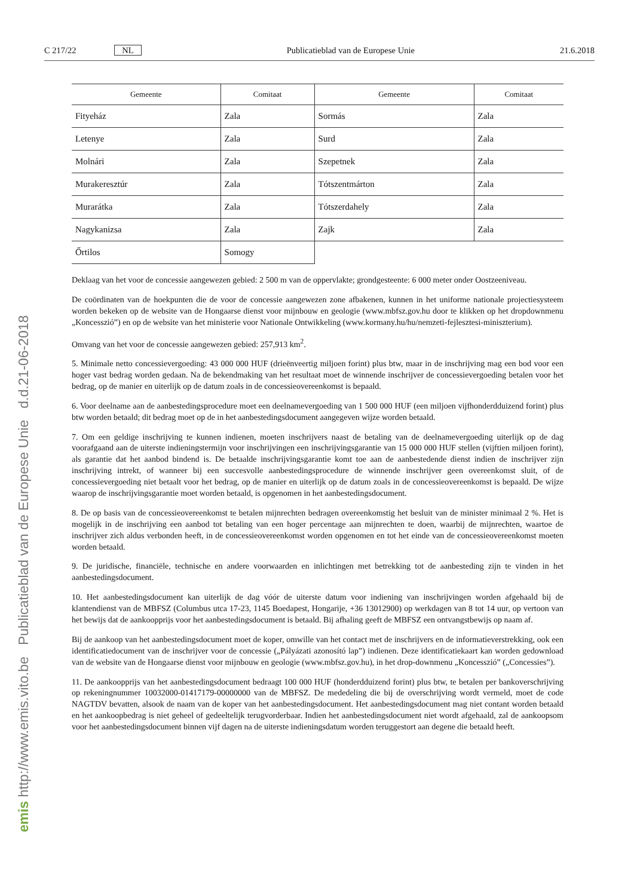C 217/22 NL Publicatieblad van de Europese Unie 21.6.2018
| Gemeente | Comitaat | Gemeente | Comitaat |
| --- | --- | --- | --- |
| Fityeház | Zala | Sormás | Zala |
| Letenye | Zala | Surd | Zala |
| Molnári | Zala | Szepetnek | Zala |
| Murakeresztúr | Zala | Tótszentmárton | Zala |
| Murarátka | Zala | Tótszerdahely | Zala |
| Nagykanizsa | Zala | Zajk | Zala |
| Őrtilos | Somogy | | |
Deklaag van het voor de concessie aangewezen gebied: 2 500 m van de oppervlakte; grondgesteente: 6 000 meter onder Oostzeeniveau.
De coördinaten van de hoekpunten die de voor de concessie aangewezen zone afbakenen, kunnen in het uniforme nationale projectiesysteem worden bekeken op de website van de Hongaarse dienst voor mijnbouw en geologie (www.mbfsz.gov.hu door te klikken op het dropdownmenu „Koncesszió”) en op de website van het ministerie voor Nationale Ontwikkeling (www.kormany.hu/hu/nemzeti-fejlesztesi-miniszterium).
Omvang van het voor de concessie aangewezen gebied: 257,913 km<sup>2</sup>.
5. Minimale netto concessievergoeding: 43 000 000 HUF (drieënveertig miljoen forint) plus btw, maar in de inschrijving mag een bod voor een hoger vast bedrag worden gedaan. Na de bekendmaking van het resultaat moet de winnende inschrijver de concessievergoeding betalen voor het bedrag, op de manier en uiterlijk op de datum zoals in de concessieovereenkomst is bepaald.
6. Voor deelname aan de aanbestedingsprocedure moet een deelnamevergoeding van 1 500 000 HUF (een miljoen vijfhonderdduizend forint) plus btw worden betaald; dit bedrag moet op de in het aanbestedingsdocument aangegeven wijze worden betaald.
7. Om een geldige inschrijving te kunnen indienen, moeten inschrijvers naast de betaling van de deelnamevergoeding uiterlijk op de dag voorafgaand aan de uiterste indieningstermijn voor inschrijvingen een inschrijvingsgarantie van 15 000 000 HUF stellen (vijftien miljoen forint), als garantie dat het aanbod bindend is. De betaalde inschrijvingsgarantie komt toe aan de aanbestedende dienst indien de inschrijver zijn inschrijving intrekt, of wanneer bij een succesvolle aanbestedingsprocedure de winnende inschrijver geen overeenkomst sluit, of de concessievergoeding niet betaalt voor het bedrag, op de manier en uiterlijk op de datum zoals in de concessieovereenkomst is bepaald. De wijze waarop de inschrijvingsgarantie moet worden betaald, is opgenomen in het aanbestedingsdocument.
8. De op basis van de concessieovereenkomst te betalen mijnrechten bedragen overeenkomstig het besluit van de minister minimaal 2 %. Het is mogelijk in de inschrijving een aanbod tot betaling van een hoger percentage aan mijnrechten te doen, waarbij de mijnrechten, waartoe de inschrijver zich aldus verbonden heeft, in de concessieovereenkomst worden opgenomen en tot het einde van de concessieovereenkomst moeten worden betaald.
9. De juridische, financiële, technische en andere voorwaarden en inlichtingen met betrekking tot de aanbesteding zijn te vinden in het aanbestedingsdocument.
10. Het aanbestedingsdocument kan uiterlijk de dag vóór de uiterste datum voor indiening van inschrijvingen worden afgehaald bij de klantendienst van de MBFSZ (Columbus utca 17-23, 1145 Boedapest, Hongarije, +36 13012900) op werkdagen van 8 tot 14 uur, op vertoon van het bewijs dat de aankoopprijs voor het aanbestedingsdocument is betaald. Bij afhaling geeft de MBFSZ een ontvangstbewijs op naam af.
Bij de aankoop van het aanbestedingsdocument moet de koper, omwille van het contact met de inschrijvers en de informatieverstrekking, ook een identificatiedocument van de inschrijver voor de concessie („Pályázati azonosító lap”) indienen. Deze identificatiekaart kan worden gedownload van de website van de Hongaarse dienst voor mijnbouw en geologie (www.mbfsz.gov.hu), in het drop-downmenu „Koncesszió” („Concessies”).
11. De aankoopprijs van het aanbestedingsdocument bedraagt 100 000 HUF (honderdduizend forint) plus btw, te betalen per bankoverschrijving op rekeningnummer 10032000-01417179-00000000 van de MBFSZ. De mededeling die bij de overschrijving wordt vermeld, moet de code NAGTDV bevatten, alsook de naam van de koper van het aanbestedingsdocument. Het aanbestedingsdocument mag niet contant worden betaald en het aankoopbedrag is niet geheel of gedeeltelijk terugvorderbaar. Indien het aanbestedingsdocument niet wordt afgehaald, zal de aankoopsom voor het aanbestedingsdocument binnen vijf dagen na de uiterste indieningsdatum worden teruggestort aan degene die betaald heeft.
emis http://www.emis.vito.be Publicatieblad van de Europese Unie d.d.21-06-2018